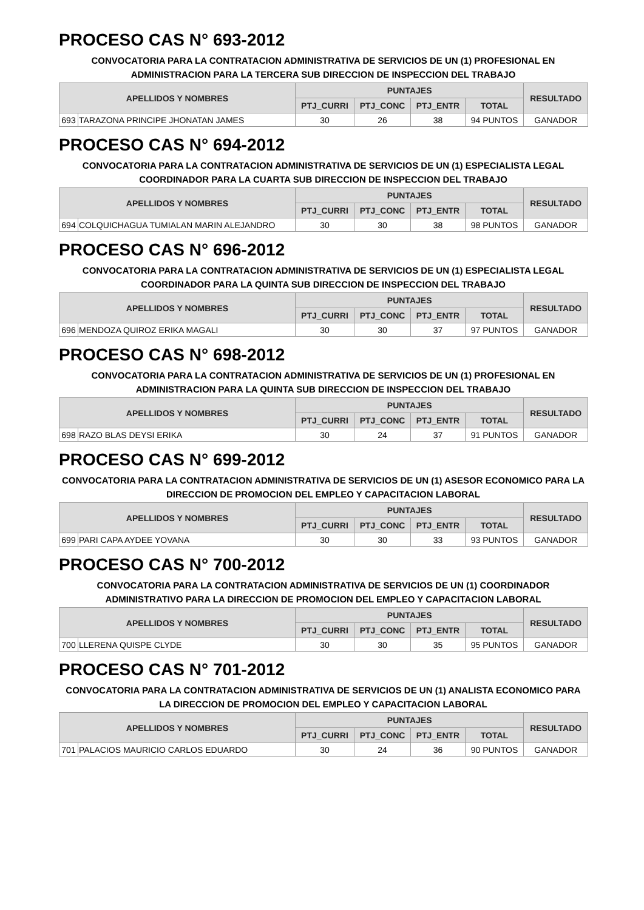PROCESO CAS N° 693-2012
CONVOCATORIA PARA LA CONTRATACION ADMINISTRATIVA DE SERVICIOS DE UN (1) PROFESIONAL EN ADMINISTRACION PARA LA TERCERA SUB DIRECCION DE INSPECCION DEL TRABAJO
| APELLIDOS Y NOMBRES | | PUNTAJES | | | | RESULTADO |
| --- | --- | --- | --- | --- | --- | --- |
| | | PTJ_CURRI | PTJ_CONC | PTJ_ENTR | TOTAL | |
| 693 | TARAZONA PRINCIPE JHONATAN JAMES | 30 | 26 | 38 | 94 PUNTOS | GANADOR |
PROCESO CAS N° 694-2012
CONVOCATORIA PARA LA CONTRATACION ADMINISTRATIVA DE SERVICIOS DE UN (1) ESPECIALISTA LEGAL COORDINADOR PARA LA CUARTA SUB DIRECCION DE INSPECCION DEL TRABAJO
| APELLIDOS Y NOMBRES | | PUNTAJES | | | | RESULTADO |
| --- | --- | --- | --- | --- | --- | --- |
| | | PTJ_CURRI | PTJ_CONC | PTJ_ENTR | TOTAL | |
| 694 | COLQUICHAGUA TUMIALAN MARIN ALEJANDRO | 30 | 30 | 38 | 98 PUNTOS | GANADOR |
PROCESO CAS N° 696-2012
CONVOCATORIA PARA LA CONTRATACION ADMINISTRATIVA DE SERVICIOS DE UN (1) ESPECIALISTA LEGAL COORDINADOR PARA LA QUINTA SUB DIRECCION DE INSPECCION DEL TRABAJO
| APELLIDOS Y NOMBRES | | PUNTAJES | | | | RESULTADO |
| --- | --- | --- | --- | --- | --- | --- |
| | | PTJ_CURRI | PTJ_CONC | PTJ_ENTR | TOTAL | |
| 696 | MENDOZA QUIROZ ERIKA MAGALI | 30 | 30 | 37 | 97 PUNTOS | GANADOR |
PROCESO CAS N° 698-2012
CONVOCATORIA PARA LA CONTRATACION ADMINISTRATIVA DE SERVICIOS DE UN (1) PROFESIONAL EN ADMINISTRACION PARA LA QUINTA SUB DIRECCION DE INSPECCION DEL TRABAJO
| APELLIDOS Y NOMBRES | | PUNTAJES | | | | RESULTADO |
| --- | --- | --- | --- | --- | --- | --- |
| | | PTJ_CURRI | PTJ_CONC | PTJ_ENTR | TOTAL | |
| 698 | RAZO BLAS DEYSI ERIKA | 30 | 24 | 37 | 91 PUNTOS | GANADOR |
PROCESO CAS N° 699-2012
CONVOCATORIA PARA LA CONTRATACION ADMINISTRATIVA DE SERVICIOS DE UN (1) ASESOR ECONOMICO PARA LA DIRECCION DE PROMOCION DEL EMPLEO Y CAPACITACION LABORAL
| APELLIDOS Y NOMBRES | | PUNTAJES | | | | RESULTADO |
| --- | --- | --- | --- | --- | --- | --- |
| | | PTJ_CURRI | PTJ_CONC | PTJ_ENTR | TOTAL | |
| 699 | PARI CAPA AYDEE YOVANA | 30 | 30 | 33 | 93 PUNTOS | GANADOR |
PROCESO CAS N° 700-2012
CONVOCATORIA PARA LA CONTRATACION ADMINISTRATIVA DE SERVICIOS DE UN (1) COORDINADOR ADMINISTRATIVO PARA LA DIRECCION DE PROMOCION DEL EMPLEO Y CAPACITACION LABORAL
| APELLIDOS Y NOMBRES | | PUNTAJES | | | | RESULTADO |
| --- | --- | --- | --- | --- | --- | --- |
| | | PTJ_CURRI | PTJ_CONC | PTJ_ENTR | TOTAL | |
| 700 | LLERENA QUISPE CLYDE | 30 | 30 | 35 | 95 PUNTOS | GANADOR |
PROCESO CAS N° 701-2012
CONVOCATORIA PARA LA CONTRATACION ADMINISTRATIVA DE SERVICIOS DE UN (1) ANALISTA ECONOMICO PARA LA DIRECCION DE PROMOCION DEL EMPLEO Y CAPACITACION LABORAL
| APELLIDOS Y NOMBRES | | PUNTAJES | | | | RESULTADO |
| --- | --- | --- | --- | --- | --- | --- |
| | | PTJ_CURRI | PTJ_CONC | PTJ_ENTR | TOTAL | |
| 701 | PALACIOS MAURICIO CARLOS EDUARDO | 30 | 24 | 36 | 90 PUNTOS | GANADOR |